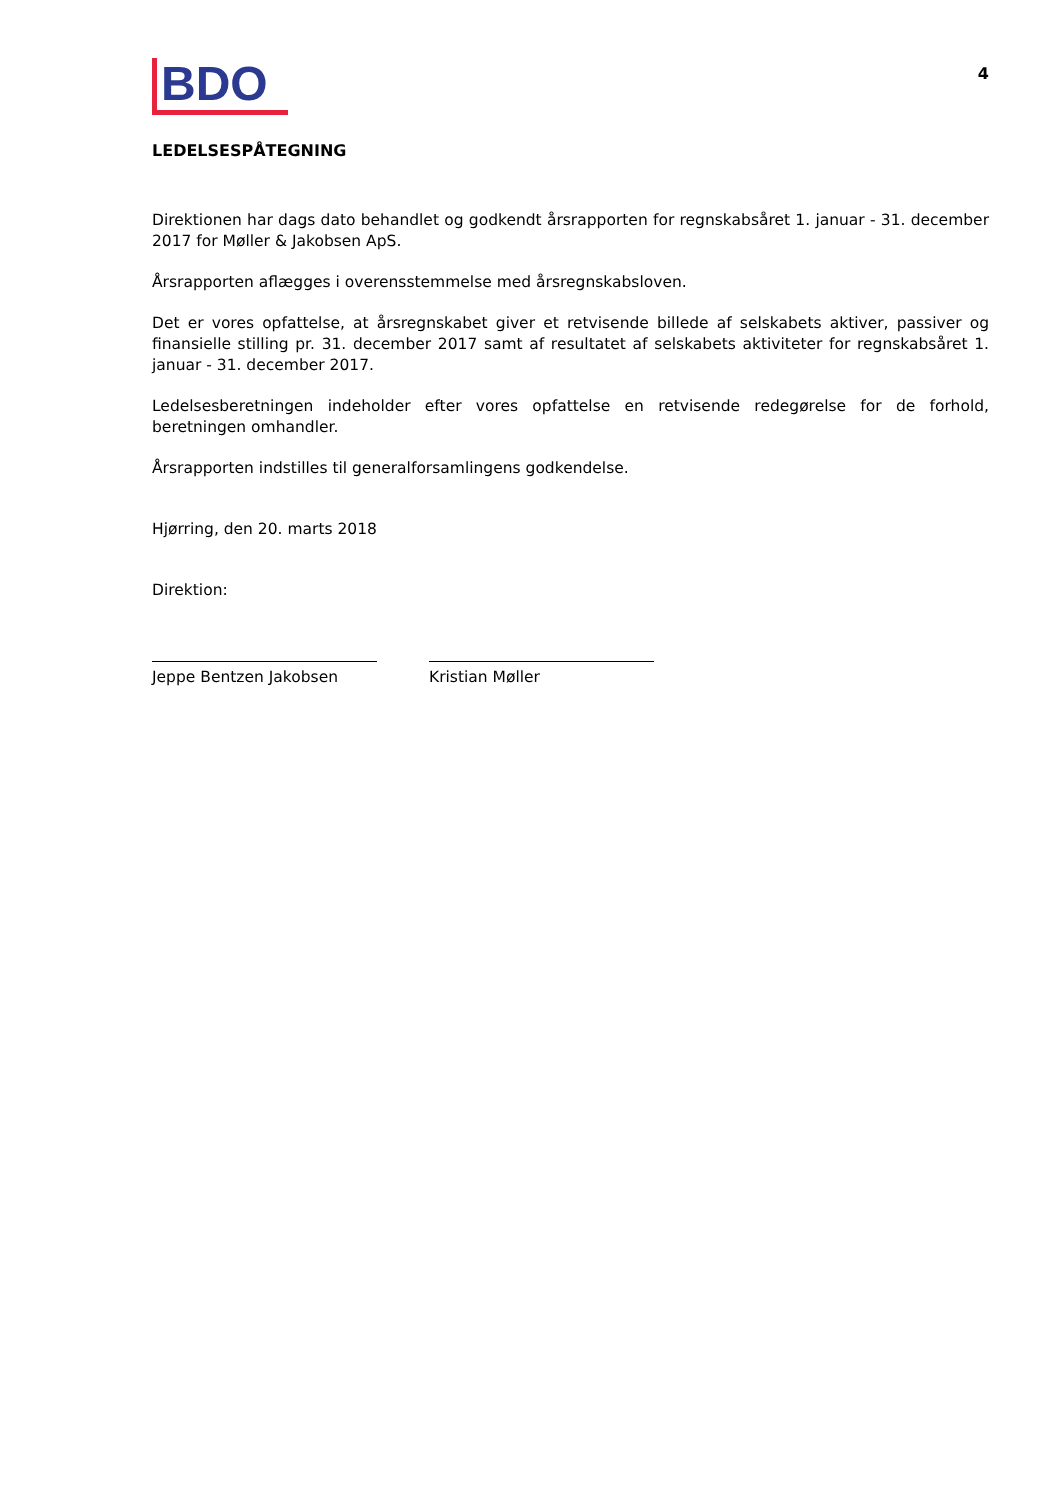BDO
4
LEDELSESPÅTEGNING
Direktionen har dags dato behandlet og godkendt årsrapporten for regnskabsåret 1. januar - 31. december 2017 for Møller & Jakobsen ApS.
Årsrapporten aflægges i overensstemmelse med årsregnskabsloven.
Det er vores opfattelse, at årsregnskabet giver et retvisende billede af selskabets aktiver, passiver og finansielle stilling pr. 31. december 2017 samt af resultatet af selskabets aktiviteter for regnskabsåret 1. januar - 31. december 2017.
Ledelsesberetningen indeholder efter vores opfattelse en retvisende redegørelse for de forhold, beretningen omhandler.
Årsrapporten indstilles til generalforsamlingens godkendelse.
Hjørring, den 20. marts 2018
Direktion:
Jeppe Bentzen Jakobsen Kristian Møller